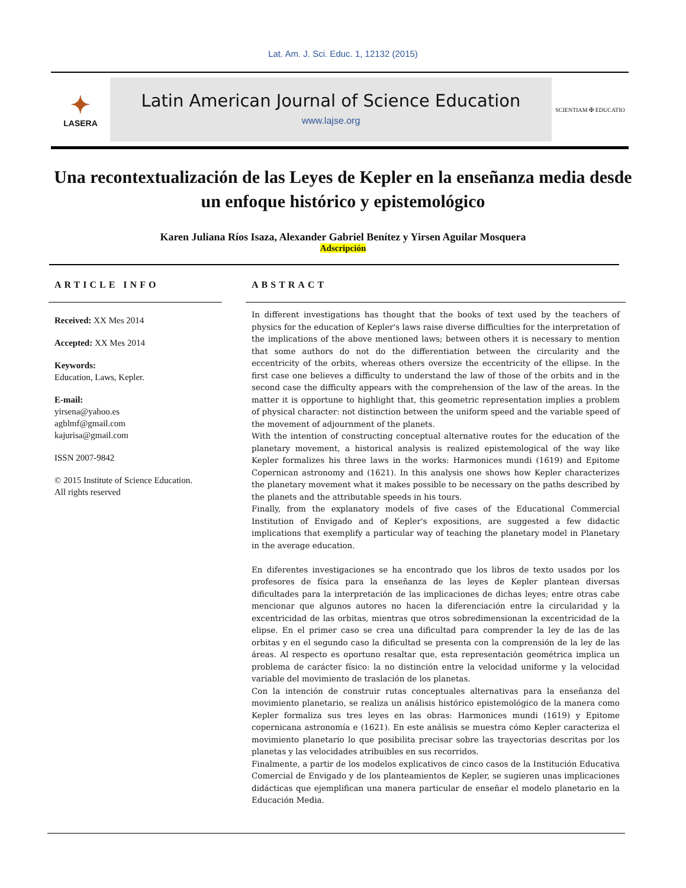Lat. Am. J. Sci. Educ. 1, 12132 (2015)
✦
LASERA
Latin American Journal of Science Education
www.lajse.org
SCIENTIAM ✠ EDUCATIO
Una recontextualización de las Leyes de Kepler en la enseñanza media desde un enfoque histórico y epistemológico
Karen Juliana Ríos Isaza, Alexander Gabriel Benítez y Yirsen Aguilar Mosquera
Adscripción
ARTICLE INFO
Received: XX Mes 2014
Accepted: XX Mes 2014
Keywords:
Education, Laws, Kepler.
E-mail:
yirsena@yahoo.es
agblmf@gmail.com
kajurisa@gmail.com
ISSN 2007-9842
© 2015 Institute of Science Education.
All rights reserved
ABSTRACT
In different investigations has thought that the books of text used by the teachers of physics for the education of Kepler's laws raise diverse difficulties for the interpretation of the implications of the above mentioned laws; between others it is necessary to mention that some authors do not do the differentiation between the circularity and the eccentricity of the orbits, whereas others oversize the eccentricity of the ellipse. In the first case one believes a difficulty to understand the law of those of the orbits and in the second case the difficulty appears with the comprehension of the law of the areas. In the matter it is opportune to highlight that, this geometric representation implies a problem of physical character: not distinction between the uniform speed and the variable speed of the movement of adjournment of the planets.
With the intention of constructing conceptual alternative routes for the education of the planetary movement, a historical analysis is realized epistemological of the way like Kepler formalizes his three laws in the works: Harmonices mundi (1619) and Epitome Copernican astronomy and (1621). In this analysis one shows how Kepler characterizes the planetary movement what it makes possible to be necessary on the paths described by the planets and the attributable speeds in his tours.
Finally, from the explanatory models of five cases of the Educational Commercial Institution of Envigado and of Kepler's expositions, are suggested a few didactic implications that exemplify a particular way of teaching the planetary model in Planetary in the average education.
En diferentes investigaciones se ha encontrado que los libros de texto usados por los profesores de física para la enseñanza de las leyes de Kepler plantean diversas dificultades para la interpretación de las implicaciones de dichas leyes; entre otras cabe mencionar que algunos autores no hacen la diferenciación entre la circularidad y la excentricidad de las orbitas, mientras que otros sobredimensionan la excentricidad de la elipse. En el primer caso se crea una dificultad para comprender la ley de las de las orbitas y en el segundo caso la dificultad se presenta con la comprensión de la ley de las áreas. Al respecto es oportuno resaltar que, esta representación geométrica implica un problema de carácter físico: la no distinción entre la velocidad uniforme y la velocidad variable del movimiento de traslación de los planetas.
Con la intención de construir rutas conceptuales alternativas para la enseñanza del movimiento planetario, se realiza un análisis histórico epistemológico de la manera como Kepler formaliza sus tres leyes en las obras: Harmonices mundi (1619) y Epitome copernicana astronomía e (1621). En este análisis se muestra cómo Kepler caracteriza el movimiento planetario lo que posibilita precisar sobre las trayectorias descritas por los planetas y las velocidades atribuibles en sus recorridos.
Finalmente, a partir de los modelos explicativos de cinco casos de la Institución Educativa Comercial de Envigado y de los planteamientos de Kepler, se sugieren unas implicaciones didácticas que ejemplifican una manera particular de enseñar el modelo planetario en la Educación Media.